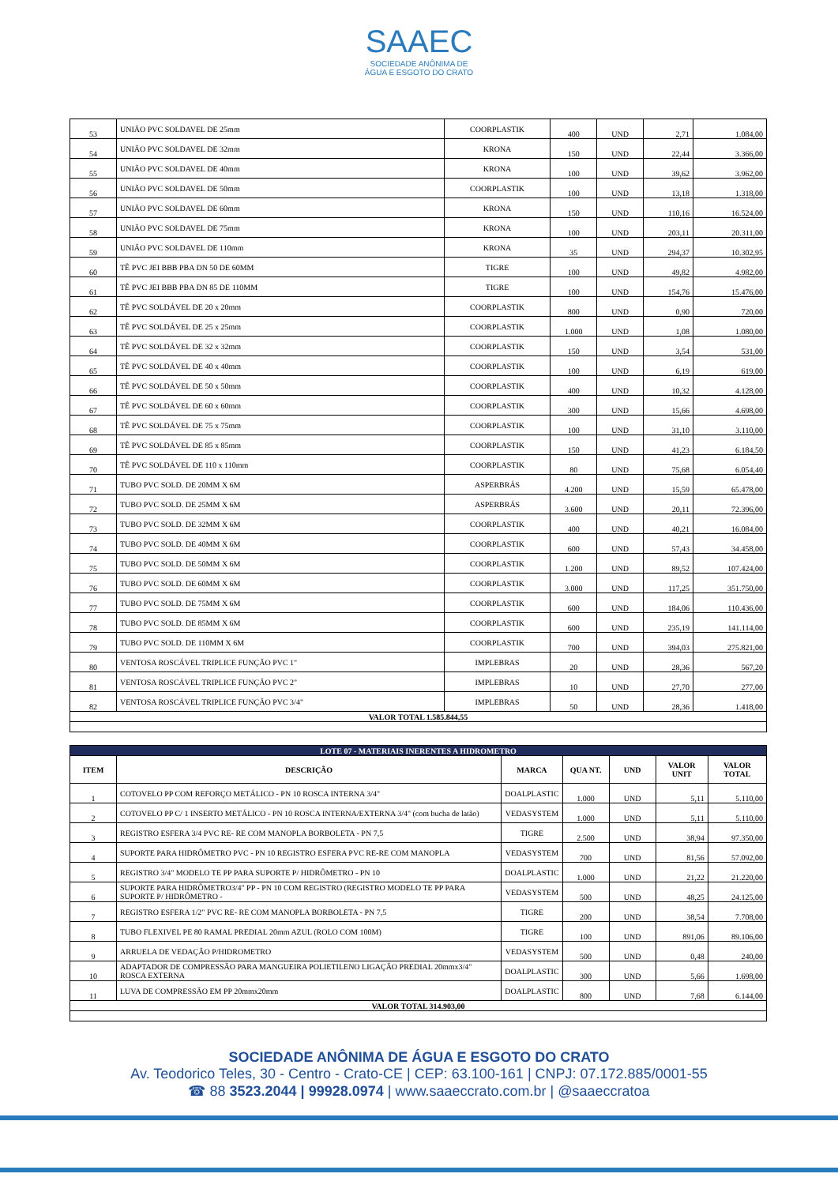SAAEC
SOCIEDADE ANÔNIMA DE
ÁGUA E ESGOTO DO CRATO
| 53 | UNIÃO PVC SOLDAVEL DE 25mm | COORPLASTIK | 400 | UND | 2,71 | 1.084,00 |
| 54 | UNIÃO PVC SOLDAVEL DE 32mm | KRONA | 150 | UND | 22,44 | 3.366,00 |
| 55 | UNIÃO PVC SOLDAVEL DE 40mm | KRONA | 100 | UND | 39,62 | 3.962,00 |
| 56 | UNIÃO PVC SOLDAVEL DE 50mm | COORPLASTIK | 100 | UND | 13,18 | 1.318,00 |
| 57 | UNIÃO PVC SOLDAVEL DE 60mm | KRONA | 150 | UND | 110,16 | 16.524,00 |
| 58 | UNIÃO PVC SOLDAVEL DE 75mm | KRONA | 100 | UND | 203,11 | 20.311,00 |
| 59 | UNIÃO PVC SOLDAVEL DE 110mm | KRONA | 35 | UND | 294,37 | 10.302,95 |
| 60 | TÊ PVC JEI BBB PBA DN 50 DE 60MM | TIGRE | 100 | UND | 49,82 | 4.982,00 |
| 61 | TÊ PVC JEI BBB PBA DN 85 DE 110MM | TIGRE | 100 | UND | 154,76 | 15.476,00 |
| 62 | TÊ PVC SOLDÁVEL DE 20 x 20mm | COORPLASTIK | 800 | UND | 0,90 | 720,00 |
| 63 | TÊ PVC SOLDÁVEL DE 25 x 25mm | COORPLASTIK | 1.000 | UND | 1,08 | 1.080,00 |
| 64 | TÊ PVC SOLDÁVEL DE 32 x 32mm | COORPLASTIK | 150 | UND | 3,54 | 531,00 |
| 65 | TÊ PVC SOLDÁVEL DE 40 x 40mm | COORPLASTIK | 100 | UND | 6,19 | 619,00 |
| 66 | TÊ PVC SOLDÁVEL DE 50 x 50mm | COORPLASTIK | 400 | UND | 10,32 | 4.128,00 |
| 67 | TÊ PVC SOLDÁVEL DE 60 x 60mm | COORPLASTIK | 300 | UND | 15,66 | 4.698,00 |
| 68 | TÊ PVC SOLDÁVEL DE 75 x 75mm | COORPLASTIK | 100 | UND | 31,10 | 3.110,00 |
| 69 | TÊ PVC SOLDÁVEL DE 85 x 85mm | COORPLASTIK | 150 | UND | 41,23 | 6.184,50 |
| 70 | TÊ PVC SOLDÁVEL DE 110 x 110mm | COORPLASTIK | 80 | UND | 75,68 | 6.054,40 |
| 71 | TUBO PVC SOLD. DE 20MM X 6M | ASPERBRÁS | 4.200 | UND | 15,59 | 65.478,00 |
| 72 | TUBO PVC SOLD. DE 25MM X 6M | ASPERBRÁS | 3.600 | UND | 20,11 | 72.396,00 |
| 73 | TUBO PVC SOLD. DE 32MM X 6M | COORPLASTIK | 400 | UND | 40,21 | 16.084,00 |
| 74 | TUBO PVC SOLD. DE 40MM X 6M | COORPLASTIK | 600 | UND | 57,43 | 34.458,00 |
| 75 | TUBO PVC SOLD. DE 50MM X 6M | COORPLASTIK | 1.200 | UND | 89,52 | 107.424,00 |
| 76 | TUBO PVC SOLD. DE 60MM X 6M | COORPLASTIK | 3.000 | UND | 117,25 | 351.750,00 |
| 77 | TUBO PVC SOLD. DE 75MM X 6M | COORPLASTIK | 600 | UND | 184,06 | 110.436,00 |
| 78 | TUBO PVC SOLD. DE 85MM X 6M | COORPLASTIK | 600 | UND | 235,19 | 141.114,00 |
| 79 | TUBO PVC SOLD. DE 110MM X 6M | COORPLASTIK | 700 | UND | 394,03 | 275.821,00 |
| 80 | VENTOSA ROSCÁVEL TRIPLICE FUNÇÃO PVC 1" | IMPLEBRAS | 20 | UND | 28,36 | 567,20 |
| 81 | VENTOSA ROSCÁVEL TRIPLICE FUNÇÃO PVC 2" | IMPLEBRAS | 10 | UND | 27,70 | 277,00 |
| 82 | VENTOSA ROSCÁVEL TRIPLICE FUNÇÃO PVC 3/4" | IMPLEBRAS | 50 | UND | 28,36 | 1.418,00 |
| VALOR TOTAL 1.585.844,55 | | | | | | |
| LOTE 07 - MATERIAIS INERENTES A HIDROMETRO | | | | | | |
| ITEM | DESCRIÇÃO | MARCA | QUA NT. | UND | VALOR UNIT | VALOR TOTAL |
| 1 | COTOVELO PP COM REFORÇO METÁLICO - PN 10 ROSCA INTERNA 3/4" | DOALPLASTIC | 1.000 | UND | 5,11 | 5.110,00 |
| 2 | COTOVELO PP C/ 1 INSERTO METÁLICO - PN 10 ROSCA INTERNA/EXTERNA 3/4" (com bucha de latão) | VEDASYSTEM | 1.000 | UND | 5,11 | 5.110,00 |
| 3 | REGISTRO ESFERA 3/4 PVC RE- RE COM MANOPLA BORBOLETA - PN 7,5 | TIGRE | 2.500 | UND | 38,94 | 97.350,00 |
| 4 | SUPORTE PARA HIDRÔMETRO PVC - PN 10 REGISTRO ESFERA PVC RE-RE COM MANOPLA | VEDASYSTEM | 700 | UND | 81,56 | 57.092,00 |
| 5 | REGISTRO 3/4" MODELO TE PP PARA SUPORTE P/ HIDRÔMETRO - PN 10 | DOALPLASTIC | 1.000 | UND | 21,22 | 21.220,00 |
| 6 | SUPORTE PARA HIDRÔMETRO3/4" PP - PN 10 COM REGISTRO (REGISTRO MODELO TE PP PARA SUPORTE P/ HIDRÔMETRO - | VEDASYSTEM | 500 | UND | 48,25 | 24.125,00 |
| 7 | REGISTRO ESFERA 1/2" PVC RE- RE COM MANOPLA BORBOLETA - PN 7,5 | TIGRE | 200 | UND | 38,54 | 7.708,00 |
| 8 | TUBO FLEXIVEL PE 80 RAMAL PREDIAL 20mm AZUL (ROLO COM 100M) | TIGRE | 100 | UND | 891,06 | 89.106,00 |
| 9 | ARRUELA DE VEDAÇÃO P/HIDROMETRO | VEDASYSTEM | 500 | UND | 0,48 | 240,00 |
| 10 | ADAPTADOR DE COMPRESSÃO PARA MANGUEIRA POLIETILENO LIGAÇÃO PREDIAL 20mmx3/4" ROSCA EXTERNA | DOALPLASTIC | 300 | UND | 5,66 | 1.698,00 |
| 11 | LUVA DE COMPRESSÃO EM PP 20mmx20mm | DOALPLASTIC | 800 | UND | 7,68 | 6.144,00 |
| VALOR TOTAL 314.903,00 | | | | | | |
SOCIEDADE ANÔNIMA DE ÁGUA E ESGOTO DO CRATO
Av. Teodorico Teles, 30 - Centro - Crato-CE | CEP: 63.100-161 | CNPJ: 07.172.885/0001-55
☎ 88 3523.2044 | 99928.0974 | www.saaeccrato.com.br | @saaeccratoa